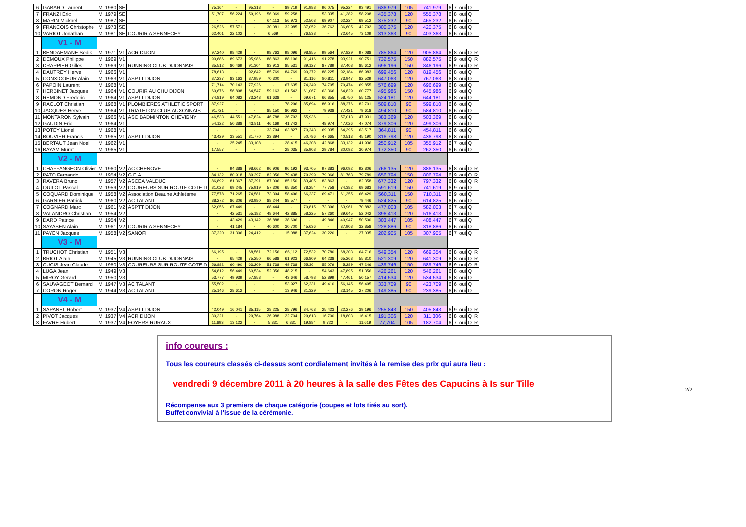| 6 | GABARD Laurent | M | 1980 | SE | | 75,164 | - | 95,318 | - | 89,719 | 91,988 | 96,075 | 95,224 | 93,491 | 636,979 | 105 | 741,979 | 6 | 7 | oui | Q | |
| 7 | FRANZI Eric | M | 1979 | SE | | 51,707 | 56,224 | 59,196 | 56,069 | 59,258 | - | 53,335 | 41,382 | 58,208 | 435,378 | 120 | 555,378 | 6 | 8 | oui | Q | |
| 8 | MARIN Mickael | M | 1987 | SE | | - | - | - | 64,113 | 56,973 | 52,503 | 69,907 | 62,224 | 69,512 | 375,232 | 90 | 465,232 | 6 | 6 | oui | Q | |
| 9 | FRANCOIS Christophe | M | 1973 | SE | | 26,526 | 57,571 | - | 30,081 | 32,985 | 37,052 | 36,762 | 36,605 | 42,792 | 300,375 | 120 | 420,375 | 6 | 8 | oui | Q | |
| 10 | VARIOT Jonathan | M | 1981 | SE | COURIR A SENNECEY | 62,401 | 22,102 | - | 6,569 | - | 76,538 | - | 72,645 | 73,109 | 313,363 | 90 | 403,363 | 6 | 6 | oui | Q | |
| | V1 - M | | | | | | | | | | | | | | | | | | | | | |
| 1 | BENDAHMANE Sedik | M | 1971 | V1 | ACR DIJON | 97,240 | 98,429 | - | 98,763 | 98,096 | 98,855 | 99,564 | 97,829 | 97,088 | 785,864 | 120 | 905,864 | 6 | 8 | oui | Q | R |
| 2 | DEMOUX Philippe | M | 1969 | V1 | | 90,686 | 89,673 | 95,986 | 88,863 | 88,196 | 91,416 | 91,278 | 93,921 | 90,751 | 732,575 | 150 | 882,575 | 6 | 9 | oui | Q | R |
| 3 | DRAPPIER Gilles | M | 1969 | V1 | RUNNING CLUB DIJONNAIS | 85,512 | 80,469 | 91,304 | 83,913 | 85,531 | 89,127 | 87,789 | 87,408 | 85,612 | 696,196 | 150 | 846,196 | 6 | 9 | oui | Q | R |
| 4 | DAUTREY Herve | M | 1966 | V1 | | 78,613 | - | 92,642 | 85,769 | 84,769 | 90,272 | 88,225 | 92,184 | 86,983 | 699,456 | 120 | 819,456 | 6 | 8 | oui | Q | |
| 5 | CONXICOEUR Alain | M | 1963 | V1 | ASPTT DIJON | 87,237 | 83,163 | 87,959 | 70,300 | - | 81,116 | 80,811 | 73,947 | 82,529 | 647,063 | 120 | 767,063 | 6 | 8 | oui | Q | |
| 6 | PAPOIN Laurent | M | 1968 | V1 | | 71,714 | 70,143 | 77,926 | - | 67,635 | 74,249 | 74,705 | 70,474 | 69,855 | 576,699 | 120 | 696,699 | 6 | 8 | oui | Q | |
| 7 | HERBINET Jacques | M | 1964 | V1 | COURIR AU CHU DIJON | 60,676 | 56,898 | 64,547 | 59,163 | 61,542 | 61,067 | 63,366 | 64,829 | 60,777 | 495,986 | 150 | 645,986 | 6 | 9 | oui | Q | |
| 8 | REMOND Frederic | M | 1964 | V1 | ASPTT DIJON | 74,819 | 64,082 | 73,243 | 61,638 | - | 69,671 | 66,855 | 58,750 | 55,125 | 524,181 | 120 | 644,181 | 6 | 8 | oui | Q | |
| 9 | RACLOT Christian | M | 1968 | V1 | PLOMBIERES ATHLETIC SPORT | 87,927 | - | - | - | 78,296 | 85,694 | 86,916 | 88,276 | 82,701 | 509,810 | 90 | 599,810 | 6 | 6 | oui | Q | |
| 10 | JACQUES Herve | M | 1964 | V1 | TRIATHLON CLUB AUXONNAIS | 91,721 | - | - | 85,150 | 80,962 | - | 79,938 | 77,421 | 79,618 | 494,810 | 90 | 584,810 | 6 | 6 | oui | Q | |
| 11 | MONTARON Sylvain | M | 1966 | V1 | ASC BADMINTON CHEVIGNY | 46,533 | 44,551 | 47,824 | 46,788 | 36,792 | 55,936 | - | 57,013 | 47,931 | 383,369 | 120 | 503,369 | 6 | 8 | oui | Q | |
| 12 | GAUDIN Eric | M | 1964 | V1 | | 54,122 | 50,388 | 43,811 | 46,169 | 41,742 | - | 48,974 | 47,026 | 47,074 | 379,306 | 120 | 499,306 | 6 | 8 | oui | Q | |
| 13 | POTEY Lionel | M | 1968 | V1 | | - | - | - | 33,794 | 63,827 | 70,243 | 69,035 | 64,395 | 63,517 | 364,811 | 90 | 454,811 | 6 | 6 | oui | Q | |
| 14 | BOUVIER Francis | M | 1965 | V1 | ASPTT DIJON | 43,429 | 33,551 | 31,770 | 23,894 | - | 50,786 | 47,665 | 40,513 | 45,190 | 316,798 | 120 | 436,798 | 6 | 8 | oui | Q | |
| 15 | BERTAUT Jean Noel | M | 1962 | V1 | | - | 25,245 | 33,108 | - | 28,415 | 46,208 | 42,868 | 33,132 | 41,936 | 250,912 | 105 | 355,912 | 6 | 7 | oui | Q | |
| 16 | BAYAM Murat | M | 1965 | V1 | | 17,557 | - | - | - | 28,035 | 35,908 | 29,784 | 30,092 | 30,974 | 172,350 | 90 | 262,350 | 6 | 6 | oui | Q | |
| | V2 - M | | | | | | | | | | | | | | | | | | | | | |
| 1 | CHAFFANGEON Olivier | M | 1960 | V2 | AC CHENOVE | - | 94,388 | 98,662 | 96,906 | 96,192 | 93,705 | 97,383 | 96,092 | 92,806 | 766,135 | 120 | 886,135 | 6 | 8 | oui | Q | R |
| 2 | PATO Fernando | M | 1954 | V2 | G.E.A. | 84,132 | 80,918 | 89,297 | 82,056 | 79,438 | 79,399 | 79,066 | 81,763 | 79,789 | 656,794 | 150 | 806,794 | 6 | 9 | oui | Q | R |
| 3 | RAVERA Bruno | M | 1957 | V2 | ASCEA VALDUC | 86,892 | 81,367 | 87,291 | 87,006 | 85,150 | 83,405 | 83,863 | - | 82,358 | 677,332 | 120 | 797,332 | 6 | 8 | oui | Q | R |
| 4 | QUILOT Pascal | M | 1959 | V2 | COUREURS SUR ROUTE COTE D | 81,028 | 69,245 | 75,919 | 57,306 | 65,350 | 78,254 | 77,758 | 74,382 | 69,683 | 591,619 | 150 | 741,619 | 6 | 9 | oui | Q | |
| 5 | COQUARD Dominique | M | 1958 | V2 | Association Beaune Athletisme | 77,578 | 71,265 | 74,581 | 73,394 | 58,496 | 66,237 | 69,471 | 61,355 | 66,429 | 560,311 | 150 | 710,311 | 6 | 9 | oui | Q | |
| 6 | GARNIER Patrick | M | 1960 | V2 | AC TALANT | 88,272 | 86,306 | 93,980 | 88,244 | 88,577 | - | - | - | 79,446 | 524,825 | 90 | 614,825 | 6 | 6 | oui | Q | |
| 7 | COGNARD Marc | M | 1961 | V2 | ASPTT DIJON | 62,056 | 67,449 | - | 68,444 | - | 70,815 | 73,396 | 63,961 | 70,882 | 477,003 | 105 | 582,003 | 6 | 7 | oui | Q | |
| 8 | VALANDRO Christian | M | 1954 | V2 | | - | 42,531 | 55,182 | 48,644 | 42,885 | 58,225 | 57,260 | 39,645 | 52,042 | 396,413 | 120 | 516,413 | 6 | 8 | oui | Q | |
| 9 | DARD Patrice | M | 1954 | V2 | | - | 43,429 | 43,142 | 36,888 | 38,696 | - | 49,846 | 40,947 | 50,500 | 303,447 | 105 | 408,447 | 6 | 7 | oui | Q | |
| 10 | SAYASEN Alain | M | 1961 | V2 | COURIR A SENNECEY | - | 41,184 | - | 40,600 | 30,700 | 45,636 | - | 37,908 | 32,858 | 228,886 | 90 | 318,886 | 6 | 6 | oui | Q | |
| 11 | PAYEN Jacques | M | 1958 | V2 | SANOFI | 37,220 | 31,306 | 24,412 | - | 15,088 | 37,624 | 30,220 | - | 27,035 | 202,905 | 105 | 307,905 | 6 | 7 | oui | Q | |
| | V3 - M | | | | | | | | | | | | | | | | | | | | | |
| 1 | TRUCHOT Christian | M | 1951 | V3 | | 66,195 | - | 68,561 | 72,156 | 66,112 | 72,532 | 70,780 | 68,303 | 64,716 | 549,354 | 120 | 669,354 | 6 | 8 | oui | Q | R |
| 2 | BRIOT Alain | M | 1945 | V3 | RUNNING CLUB DIJONNAIS | - | 65,429 | 75,250 | 66,588 | 61,923 | 66,809 | 64,238 | 65,263 | 55,810 | 521,309 | 120 | 641,309 | 6 | 8 | oui | Q | R |
| 3 | CUCIS Jean Claude | M | 1950 | V3 | COUREURS SUR ROUTE COTE D | 56,882 | 60,490 | 63,209 | 51,738 | 49,738 | 55,364 | 55,079 | 45,289 | 47,246 | 439,746 | 150 | 589,746 | 6 | 9 | oui | Q | R |
| 4 | LUGA Jean | M | 1949 | V3 | | 54,812 | 56,449 | 60,534 | 52,356 | 48,215 | - | 54,643 | 47,895 | 51,356 | 426,261 | 120 | 546,261 | 6 | 8 | oui | Q | |
| 5 | MIROY Gerard | M | 1950 | V3 | | 53,777 | 49,939 | 57,858 | - | 43,646 | 58,798 | 52,899 | 47,461 | 50,157 | 414,534 | 120 | 534,534 | 6 | 8 | oui | Q | |
| 6 | SAUVAGEOT Bernard | M | 1947 | V3 | AC TALANT | 55,502 | - | - | - | 53,927 | 62,231 | 49,410 | 56,145 | 56,495 | 333,709 | 90 | 423,709 | 6 | 6 | oui | Q | |
| 7 | CORON Roger | M | 1944 | V3 | AC TALANT | 25,146 | 28,612 | - | - | 13,946 | 31,329 | - | 23,145 | 27,206 | 149,385 | 90 | 239,385 | 6 | 6 | oui | Q | |
| | V4 - M | | | | | | | | | | | | | | | | | | | | | |
| 1 | SAPANEL Robert | M | 1937 | V4 | ASPTT DIJON | 42,049 | 16,041 | 35,115 | 28,225 | 28,796 | 34,763 | 25,423 | 22,276 | 39,196 | 255,843 | 150 | 405,843 | 6 | 9 | oui | Q | R |
| 2 | PIVOT Jacques | M | 1937 | V4 | ACR DIJON | 30,321 | - | 29,764 | 26,988 | 22,704 | 29,613 | 16,700 | 18,803 | 16,415 | 191,306 | 120 | 311,306 | 6 | 8 | oui | Q | R |
| 3 | FAVRE Hubert | M | 1937 | V4 | FOYERS RURAUX | 11,693 | 13,122 | - | 5,331 | 6,331 | 19,884 | 9,722 | - | 11,619 | 77,704 | 105 | 182,704 | 6 | 7 | oui | Q | R |
info coureurs :
Tous les coureurs classés ci-dessus sont cordialement invités à la remise des prix qui aura lieu :
vendredi 9 décembre 2011 à 20 heures à la salle des Fêtes des Capucins à Is sur Tille
Récompense aux 3 premiers de chaque catégorie (coupes et lots tirés au sort).
Buffet convivial à l'issue de la cérémonie.
2/2